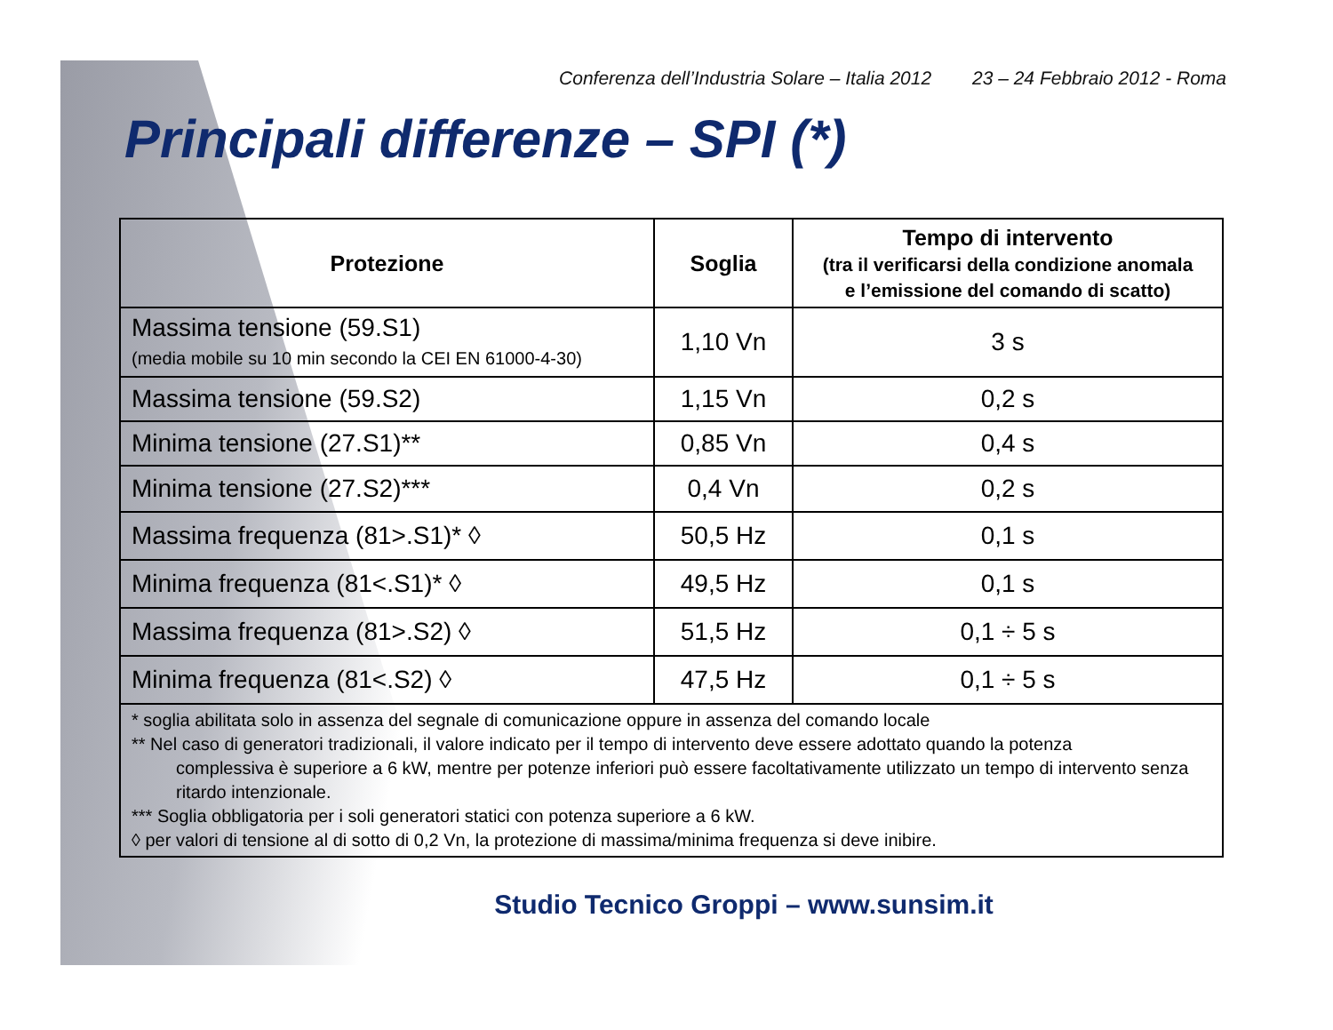Conferenza dell’Industria Solare – Italia 2012 23 – 24 Febbraio 2012 - Roma
Principali differenze – SPI (*)
| Protezione | Soglia | Tempo di intervento (tra il verificarsi della condizione anomala e l’emissione del comando di scatto) |
| --- | --- | --- |
| Massima tensione (59.S1) (media mobile su 10 min secondo la CEI EN 61000-4-30) | 1,10 Vn | 3 s |
| Massima tensione (59.S2) | 1,15 Vn | 0,2 s |
| Minima tensione (27.S1)** | 0,85 Vn | 0,4 s |
| Minima tensione (27.S2)*** | 0,4 Vn | 0,2 s |
| Massima frequenza (81>.S1)* ◊ | 50,5 Hz | 0,1 s |
| Minima frequenza (81<.S1)* ◊ | 49,5 Hz | 0,1 s |
| Massima frequenza (81>.S2) ◊ | 51,5 Hz | 0,1 ÷ 5 s |
| Minima frequenza (81<.S2) ◊ | 47,5 Hz | 0,1 ÷ 5 s |
| * soglia abilitata solo in assenza del segnale di comunicazione oppure in assenza del comando locale ** Nel caso di generatori tradizionali, il valore indicato per il tempo di intervento deve essere adottato quando la potenza complessiva è superiore a 6 kW, mentre per potenze inferiori può essere facoltativamente utilizzato un tempo di intervento senza ritardo intenzionale. *** Soglia obbligatoria per i soli generatori statici con potenza superiore a 6 kW. ◊ per valori di tensione al di sotto di 0,2 Vn, la protezione di massima/minima frequenza si deve inibire. | | |
Studio Tecnico Groppi – www.sunsim.it